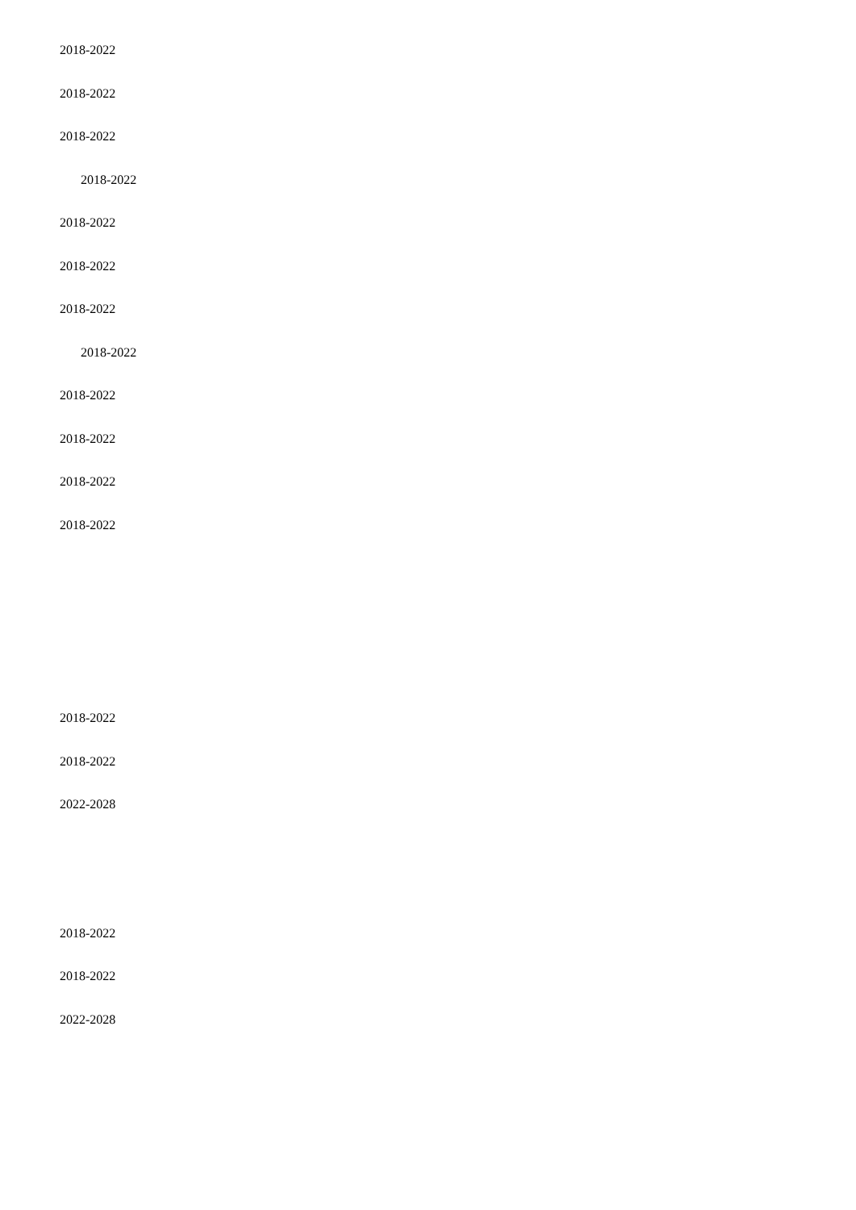2018-2022
2018-2022
2018-2022
2018-2022
2018-2022
2018-2022
2018-2022
2018-2022
2018-2022
2018-2022
2018-2022
2018-2022
2018-2022
2018-2022
2022-2028
2018-2022
2018-2022
2022-2028